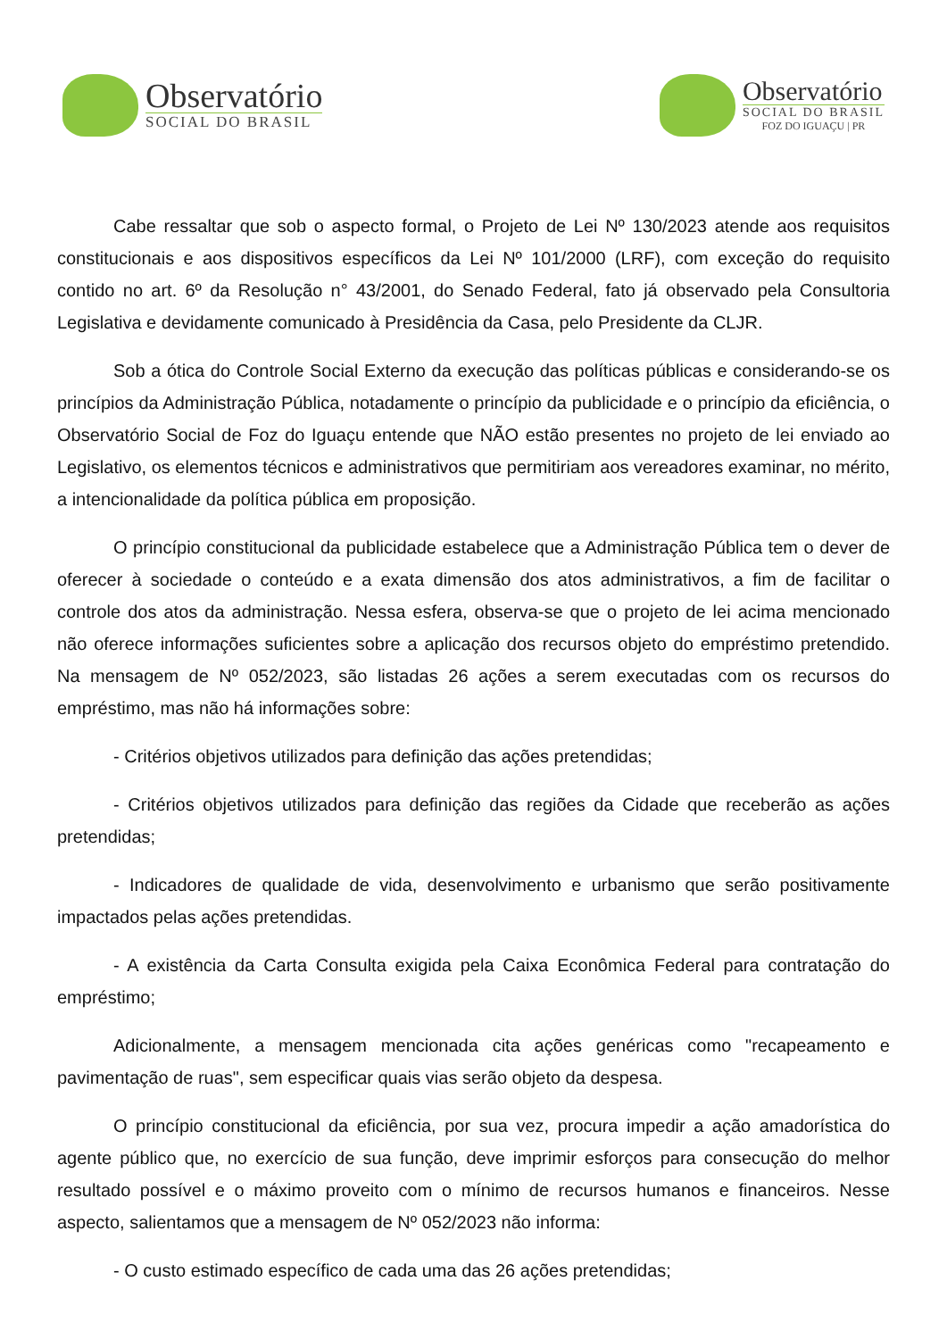Observatório
SOCIAL DO BRASIL
Observatório
SOCIAL DO BRASIL
FOZ DO IGUAÇU | PR
Cabe ressaltar que sob o aspecto formal, o Projeto de Lei Nº 130/2023 atende aos requisitos constitucionais e aos dispositivos específicos da Lei Nº 101/2000 (LRF), com exceção do requisito contido no art. 6º da Resolução n° 43/2001, do Senado Federal, fato já observado pela Consultoria Legislativa e devidamente comunicado à Presidência da Casa, pelo Presidente da CLJR.
Sob a ótica do Controle Social Externo da execução das políticas públicas e considerando-se os princípios da Administração Pública, notadamente o princípio da publicidade e o princípio da eficiência, o Observatório Social de Foz do Iguaçu entende que NÃO estão presentes no projeto de lei enviado ao Legislativo, os elementos técnicos e administrativos que permitiriam aos vereadores examinar, no mérito, a intencionalidade da política pública em proposição.
O princípio constitucional da publicidade estabelece que a Administração Pública tem o dever de oferecer à sociedade o conteúdo e a exata dimensão dos atos administrativos, a fim de facilitar o controle dos atos da administração. Nessa esfera, observa-se que o projeto de lei acima mencionado não oferece informações suficientes sobre a aplicação dos recursos objeto do empréstimo pretendido. Na mensagem de Nº 052/2023, são listadas 26 ações a serem executadas com os recursos do empréstimo, mas não há informações sobre:
- Critérios objetivos utilizados para definição das ações pretendidas;
- Critérios objetivos utilizados para definição das regiões da Cidade que receberão as ações pretendidas;
- Indicadores de qualidade de vida, desenvolvimento e urbanismo que serão positivamente impactados pelas ações pretendidas.
- A existência da Carta Consulta exigida pela Caixa Econômica Federal para contratação do empréstimo;
Adicionalmente, a mensagem mencionada cita ações genéricas como "recapeamento e pavimentação de ruas", sem especificar quais vias serão objeto da despesa.
O princípio constitucional da eficiência, por sua vez, procura impedir a ação amadorística do agente público que, no exercício de sua função, deve imprimir esforços para consecução do melhor resultado possível e o máximo proveito com o mínimo de recursos humanos e financeiros. Nesse aspecto, salientamos que a mensagem de Nº 052/2023 não informa:
- O custo estimado específico de cada uma das 26 ações pretendidas;